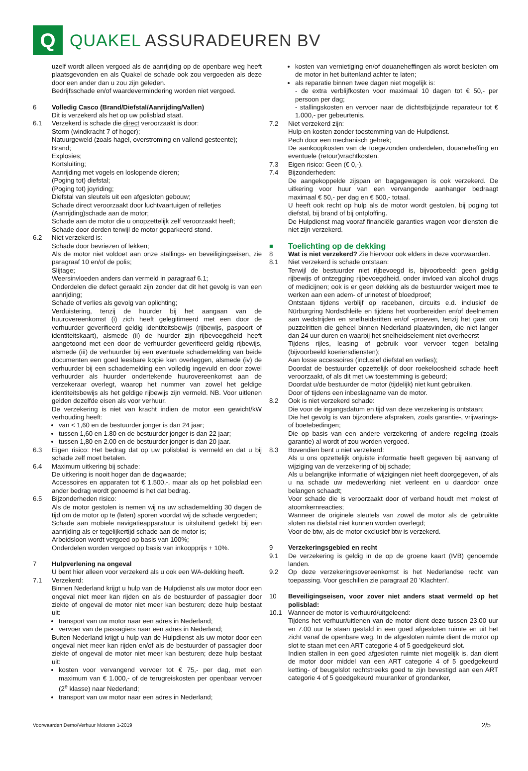Q
QUAKEL ASSURADEUREN BV
uzelf wordt alleen vergoed als de aanrijding op de openbare weg heeft plaatsgevonden en als Quakel de schade ook zou vergoeden als deze door een ander dan u zou zijn geleden.
Bedrijfsschade en/of waardevermindering worden niet vergoed.
6 Volledig Casco (Brand/Diefstal/Aanrijding/Vallen)
Dit is verzekerd als het op uw polisblad staat.
6.1 Verzekerd is schade die direct veroorzaakt is door:
Storm (windkracht 7 of hoger);
Natuurgeweld (zoals hagel, overstroming en vallend gesteente);
Brand;
Explosies;
Kortsluiting;
Aanrijding met vogels en loslopende dieren;
(Poging tot) diefstal;
(Poging tot) joyriding;
Diefstal van sleutels uit een afgesloten gebouw;
Schade direct veroorzaakt door luchtvaartuigen of relletjes
(Aanrijding)schade aan de motor;
Schade aan de motor die u onopzettelijk zelf veroorzaakt heeft;
Schade door derden terwijl de motor geparkeerd stond.
6.2 Niet verzekerd is:
Schade door bevriezen of lekken;
Als de motor niet voldoet aan onze stallings- en beveiligingseisen, zie paragraaf 10 en/of de polis;
Slijtage;
Weersinvloeden anders dan vermeld in paragraaf 6.1;
Onderdelen die defect geraakt zijn zonder dat dit het gevolg is van een aanrijding;
Schade of verlies als gevolg van oplichting;
Verduistering, tenzij de huurder bij het aangaan van de huurovereenkomst (i) zich heeft gelegitimeerd met een door de verhuurder geverifieerd geldig identiteitsbewijs (rijbewijs, paspoort of identiteitskaart), alsmede (ii) de huurder zijn rijbevoegdheid heeft aangetoond met een door de verhuurder geverifieerd geldig rijbewijs, alsmede (iii) de verhuurder bij een eventuele schademelding van beide documenten een goed leesbare kopie kan overleggen, alsmede (iv) de verhuurder bij een schademelding een volledig ingevuld en door zowel verhuurder als huurder ondertekende huurovereenkomst aan de verzekeraar overlegt, waarop het nummer van zowel het geldige identiteitsbewijs als het geldige rijbewijs zijn vermeld. NB. Voor uitlenen gelden dezelfde eisen als voor verhuur.
De verzekering is niet van kracht indien de motor een gewicht/kW verhouding heeft:
van < 1,60 en de bestuurder jonger is dan 24 jaar;
tussen 1,60 en 1.80 en de bestuurder jonger is dan 22 jaar;
tussen 1,80 en 2.00 en de bestuurder jonger is dan 20 jaar.
6.3 Eigen risico: Het bedrag dat op uw polisblad is vermeld en dat u bij schade zelf moet betalen.
6.4 Maximum uitkering bij schade:
De uitkering is nooit hoger dan de dagwaarde;
Accessoires en apparaten tot € 1.500,-, maar als op het polisblad een ander bedrag wordt genoemd is het dat bedrag.
6.5 Bijzonderheden risico:
Als de motor gestolen is nemen wij na uw schademelding 30 dagen de tijd om de motor op te (laten) sporen voordat wij de schade vergoeden;
Schade aan mobiele navigatieapparatuur is uitsluitend gedekt bij een aanrijding als er tegelijkertijd schade aan de motor is;
Arbeidsloon wordt vergoed op basis van 100%;
Onderdelen worden vergoed op basis van inkoopprijs + 10%.
7 Hulpverlening na ongeval
U bent hier alleen voor verzekerd als u ook een WA-dekking heeft.
7.1 Verzekerd:
Binnen Nederland krijgt u hulp van de Hulpdienst als uw motor door een ongeval niet meer kan rijden en als de bestuurder of passagier door ziekte of ongeval de motor niet meer kan besturen; deze hulp bestaat uit:
transport van uw motor naar een adres in Nederland;
vervoer van de passagiers naar een adres in Nederland;
Buiten Nederland krijgt u hulp van de Hulpdienst als uw motor door een ongeval niet meer kan rijden en/of als de bestuurder of passagier door ziekte of ongeval de motor niet meer kan besturen; deze hulp bestaat uit:
kosten voor vervangend vervoer tot € 75,- per dag, met een maximum van € 1.000,- of de terugreiskosten per openbaar vervoer (2<sup>e</sup> klasse) naar Nederland;
transport van uw motor naar een adres in Nederland;
kosten van vernietiging en/of douaneheffingen als wordt besloten om de motor in het buitenland achter te laten;
als reparatie binnen twee dagen niet mogelijk is:
- de extra verblijfkosten voor maximaal 10 dagen tot € 50,- per persoon per dag;
- stallingskosten en vervoer naar de dichtstbijzijnde reparateur tot € 1.000,- per gebeurtenis.
7.2 Niet verzekerd zijn:
Hulp en kosten zonder toestemming van de Hulpdienst.
Pech door een mechanisch gebrek;
De aankoopkosten van de toegezonden onderdelen, douaneheffing en eventuele (retour)vrachtkosten.
7.3 Eigen risico: Geen (€ 0,-).
7.4 Bijzonderheden:
De aangekoppelde zijspan en bagagewagen is ook verzekerd. De uitkering voor huur van een vervangende aanhanger bedraagt maximaal € 50,- per dag en € 500,- totaal.
U heeft ook recht op hulp als de motor wordt gestolen, bij poging tot diefstal, bij brand of bij ontploffing.
De Hulpdienst mag vooraf financiële garanties vragen voor diensten die niet zijn verzekerd.
■
Toelichting op de dekking
8 Wat is niet verzekerd? Zie hiervoor ook elders in deze voorwaarden.
8.1 Niet verzekerd is schade ontstaan:
Terwijl de bestuurder niet rijbevoegd is, bijvoorbeeld: geen geldig rijbewijs of ontzegging rijbevoegdheid, onder invloed van alcohol drugs of medicijnen; ook is er geen dekking als de bestuurder weigert mee te werken aan een adem- of urinetest of bloedproef;
Ontstaan tijdens verblijf op racebanen, circuits e.d. inclusief de Nürburgring Nordschleife en tijdens het voorbereiden en/of deelnemen aan wedstrijden en snelheidsritten en/of -proeven, tenzij het gaat om puzzelritten die geheel binnen Nederland plaatsvinden, die niet langer dan 24 uur duren en waarbij het snelheidselement niet overheerst
Tijdens rijles, leasing of gebruik voor vervoer tegen betaling (bijvoorbeeld koeriersdiensten);
Aan losse accessoires (inclusief diefstal en verlies);
Doordat de bestuurder opzettelijk of door roekeloosheid schade heeft veroorzaakt, of als dit met uw toestemming is gebeurd;
Doordat u/de bestuurder de motor (tijdelijk) niet kunt gebruiken.
Door of tijdens een inbeslagname van de motor.
8.2 Ook is niet verzekerd schade:
Die voor de ingangsdatum en tijd van deze verzekering is ontstaan;
Die het gevolg is van bijzondere afspraken, zoals garantie-, vrijwarings- of boetebedingen;
Die op basis van een andere verzekering of andere regeling (zoals garantie) al wordt of zou worden vergoed.
8.3 Bovendien bent u niet verzekerd:
Als u ons opzettelijk onjuiste informatie heeft gegeven bij aanvang of wijziging van de verzekering of bij schade;
Als u belangrijke informatie of wijzigingen niet heeft doorgegeven, of als u na schade uw medewerking niet verleent en u daardoor onze belangen schaadt;
Voor schade die is veroorzaakt door of verband houdt met molest of atoomkernreacties;
Wanneer de originele sleutels van zowel de motor als de gebruikte sloten na diefstal niet kunnen worden overlegd;
Voor de btw, als de motor exclusief btw is verzekerd.
9 Verzekeringsgebied en recht
9.1 De verzekering is geldig in de op de groene kaart (IVB) genoemde landen.
9.2 Op deze verzekeringsovereenkomst is het Nederlandse recht van toepassing. Voor geschillen zie paragraaf 20 'Klachten'.
10 Beveiligingseisen, voor zover niet anders staat vermeld op het polisblad:
10.1 Wanneer de motor is verhuurd/uitgeleend:
Tijdens het verhuur/uitlenen van de motor dient deze tussen 23.00 uur en 7.00 uur te staan gestald in een goed afgesloten ruimte en uit het zicht vanaf de openbare weg. In de afgesloten ruimte dient de motor op slot te staan met een ART categorie 4 of 5 goedgekeurd slot.
Indien stallen in een goed afgesloten ruimte niet mogelijk is, dan dient de motor door middel van een ART categorie 4 of 5 goedgekeurd ketting- of beugelslot rechtstreeks goed te zijn bevestigd aan een ART categorie 4 of 5 goedgekeurd muuranker of grondanker,
Voorwaarden Demo/Verhuur Motoren 1-2019 2/5